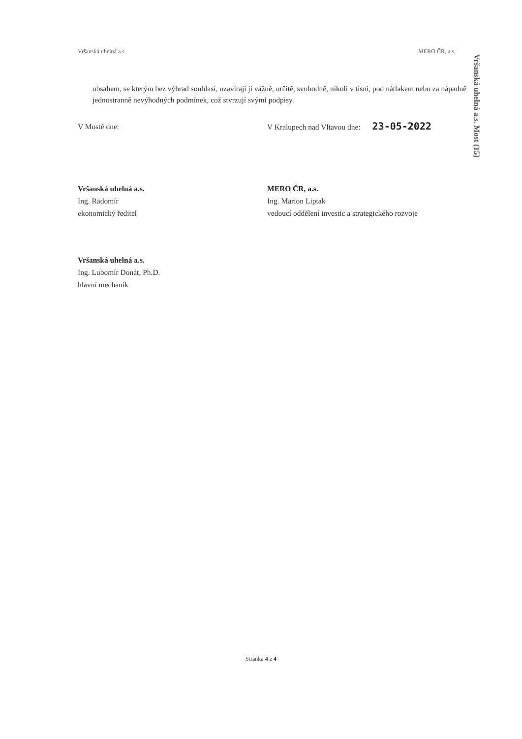Vršanská uhelná a.s. MERO ČR, a.s.
obsahem, se kterým bez výhrad souhlasí, uzavírají ji vážně, určitě, svobodně, nikoli v tísni, pod nátlakem nebo za nápadně jednostranně nevýhodných podmínek, což stvrzují svými podpisy.
V Mostě dne: V Kralupech nad Vltavou dne: 23-05-2022
Vršanská uhelná a.s.
Ing. Radomír
ekonomický ředitel
MERO ČR, a.s.
Ing. Marion Liptak
vedoucí oddělení investic a strategického rozvoje
Vršanská uhelná a.s.
Ing. Lubomír Donát, Ph.D.
hlavní mechanik
Vršanská uhelná a.s. Most (15)
Stránka 4 z 4